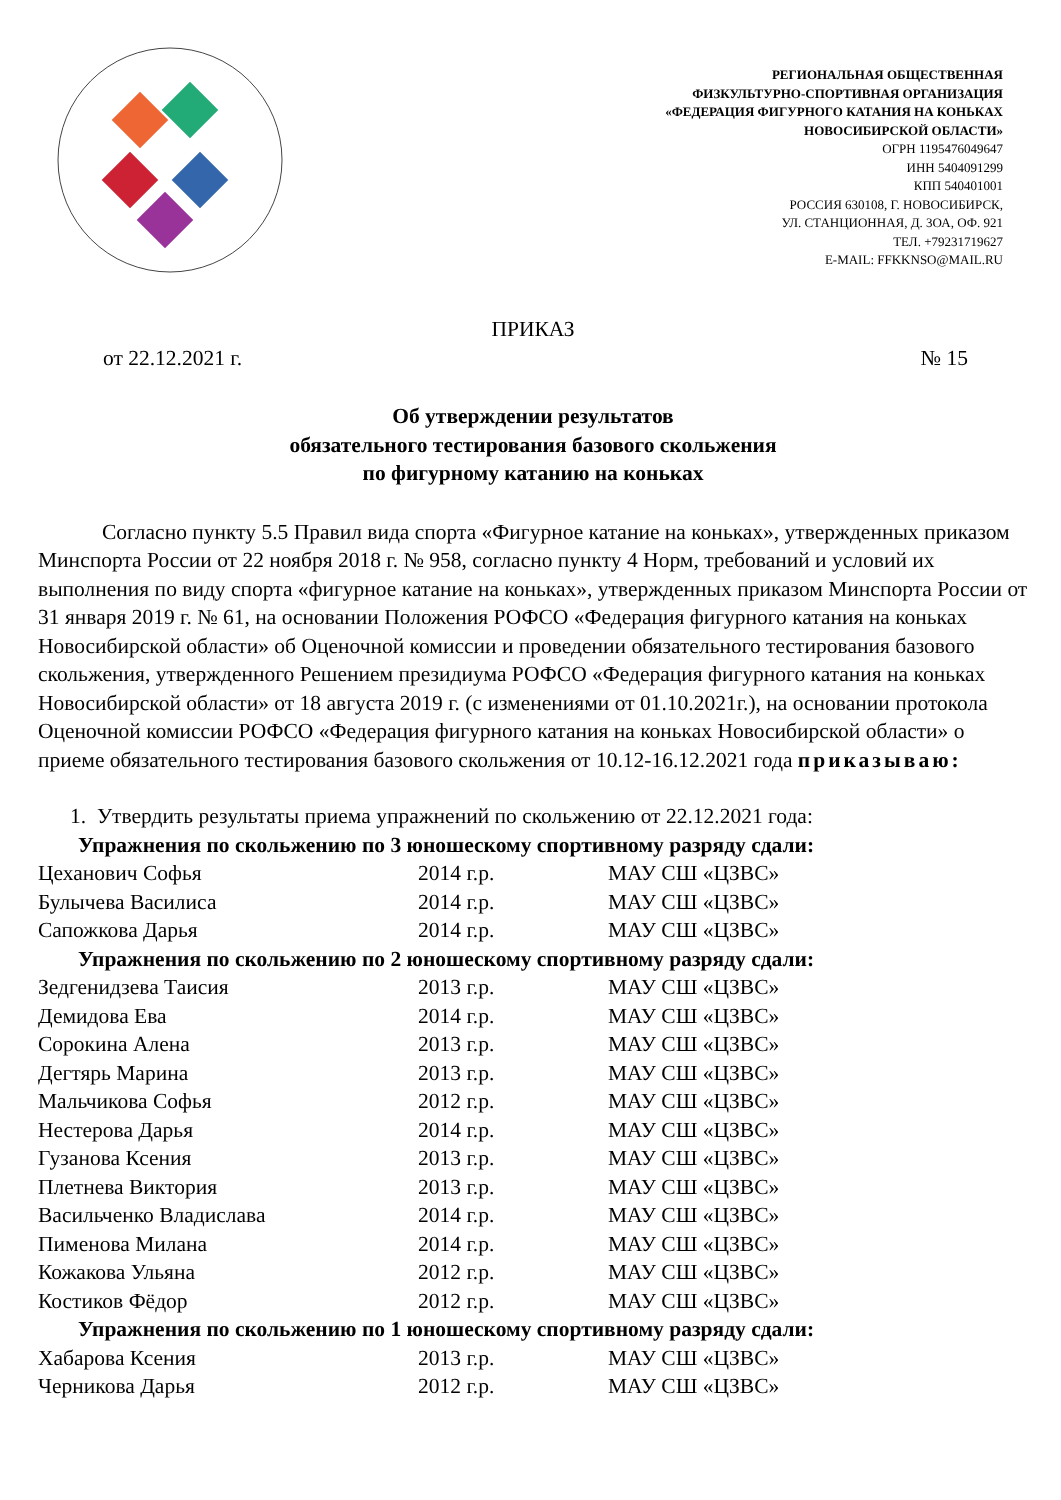РЕГИОНАЛЬНАЯ ОБЩЕСТВЕННАЯ
ФИЗКУЛЬТУРНО-СПОРТИВНАЯ ОРГАНИЗАЦИЯ
«ФЕДЕРАЦИЯ ФИГУРНОГО КАТАНИЯ НА КОНЬКАХ
НОВОСИБИРСКОЙ ОБЛАСТИ»
ОГРН 1195476049647
ИНН 5404091299
КПП 540401001
РОССИЯ 630108, Г. НОВОСИБИРСК,
УЛ. СТАНЦИОННАЯ, Д. 3ОА, ОФ. 921
ТЕЛ. +79231719627
E-MAIL: FFKKNSO@MAIL.RU
ПРИКАЗ
от 22.12.2021 г. № 15
Об утверждении результатов
обязательного тестирования базового скольжения
по фигурному катанию на коньках
Согласно пункту 5.5 Правил вида спорта «Фигурное катание на коньках», утвержденных приказом Минспорта России от 22 ноября 2018 г. № 958, согласно пункту 4 Норм, требований и условий их выполнения по виду спорта «фигурное катание на коньках», утвержденных приказом Минспорта России от 31 января 2019 г. № 61, на основании Положения РОФСО «Федерация фигурного катания на коньках Новосибирской области» об Оценочной комиссии и проведении обязательного тестирования базового скольжения, утвержденного Решением президиума РОФСО «Федерация фигурного катания на коньках Новосибирской области» от 18 августа 2019 г. (с изменениями от 01.10.2021г.), на основании протокола Оценочной комиссии РОФСО «Федерация фигурного катания на коньках Новосибирской области» о приеме обязательного тестирования базового скольжения от 10.12-16.12.2021 года приказываю:
1. Утвердить результаты приема упражнений по скольжению от 22.12.2021 года:
| Упражнения по скольжению по 3 юношескому спортивному разряду сдали: | | |
| Цеханович Софья | 2014 г.р. | МАУ СШ «ЦЗВС» |
| Булычева Василиса | 2014 г.р. | МАУ СШ «ЦЗВС» |
| Сапожкова Дарья | 2014 г.р. | МАУ СШ «ЦЗВС» |
| Упражнения по скольжению по 2 юношескому спортивному разряду сдали: | | |
| Зедгенидзева Таисия | 2013 г.р. | МАУ СШ «ЦЗВС» |
| Демидова Ева | 2014 г.р. | МАУ СШ «ЦЗВС» |
| Сорокина Алена | 2013 г.р. | МАУ СШ «ЦЗВС» |
| Дегтярь Марина | 2013 г.р. | МАУ СШ «ЦЗВС» |
| Мальчикова Софья | 2012 г.р. | МАУ СШ «ЦЗВС» |
| Нестерова Дарья | 2014 г.р. | МАУ СШ «ЦЗВС» |
| Гузанова Ксения | 2013 г.р. | МАУ СШ «ЦЗВС» |
| Плетнева Виктория | 2013 г.р. | МАУ СШ «ЦЗВС» |
| Васильченко Владислава | 2014 г.р. | МАУ СШ «ЦЗВС» |
| Пименова Милана | 2014 г.р. | МАУ СШ «ЦЗВС» |
| Кожакова Ульяна | 2012 г.р. | МАУ СШ «ЦЗВС» |
| Костиков Фёдор | 2012 г.р. | МАУ СШ «ЦЗВС» |
| Упражнения по скольжению по 1 юношескому спортивному разряду сдали: | | |
| Хабарова Ксения | 2013 г.р. | МАУ СШ «ЦЗВС» |
| Черникова Дарья | 2012 г.р. | МАУ СШ «ЦЗВС» |